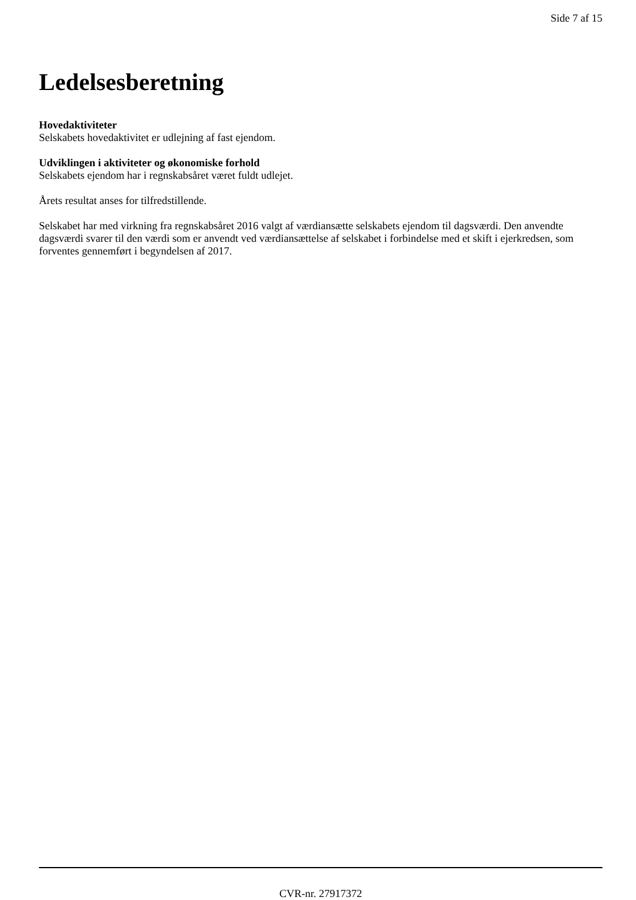Side 7 af 15
Ledelsesberetning
Hovedaktiviteter
Selskabets hovedaktivitet er udlejning af fast ejendom.
Udviklingen i aktiviteter og økonomiske forhold
Selskabets ejendom har i regnskabsåret været fuldt udlejet.
Årets resultat anses for tilfredstillende.
Selskabet har med virkning fra regnskabsåret 2016 valgt af værdiansætte selskabets ejendom til dagsværdi. Den anvendte dagsværdi svarer til den værdi som er anvendt ved værdiansættelse af selskabet i forbindelse med et skift i ejerkredsen, som forventes gennemført i begyndelsen af 2017.
CVR-nr. 27917372